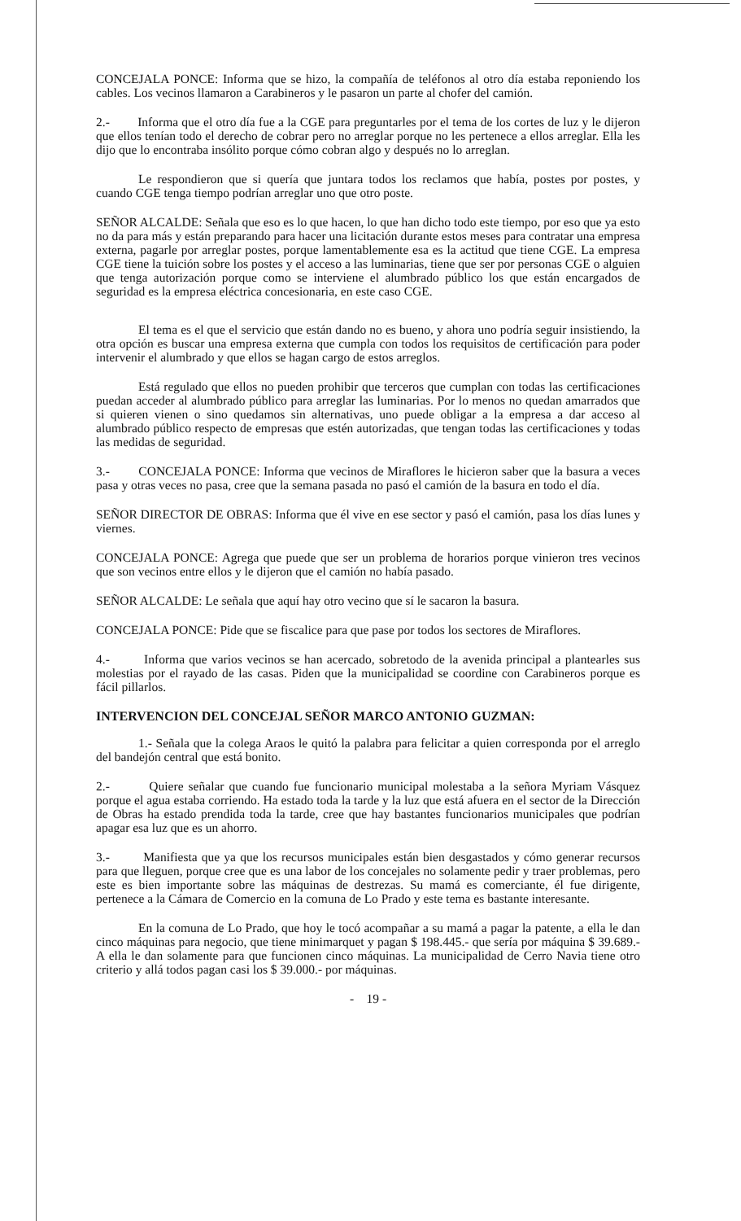CONCEJALA PONCE: Informa que se hizo, la compañía de teléfonos al otro día estaba reponiendo los cables. Los vecinos llamaron a Carabineros y le pasaron un parte al chofer del camión.
2.- Informa que el otro día fue a la CGE para preguntarles por el tema de los cortes de luz y le dijeron que ellos tenían todo el derecho de cobrar pero no arreglar porque no les pertenece a ellos arreglar. Ella les dijo que lo encontraba insólito porque cómo cobran algo y después no lo arreglan.
Le respondieron que si quería que juntara todos los reclamos que había, postes por postes, y cuando CGE tenga tiempo podrían arreglar uno que otro poste.
SEÑOR ALCALDE: Señala que eso es lo que hacen, lo que han dicho todo este tiempo, por eso que ya esto no da para más y están preparando para hacer una licitación durante estos meses para contratar una empresa externa, pagarle por arreglar postes, porque lamentablemente esa es la actitud que tiene CGE. La empresa CGE tiene la tuición sobre los postes y el acceso a las luminarias, tiene que ser por personas CGE o alguien que tenga autorización porque como se interviene el alumbrado público los que están encargados de seguridad es la empresa eléctrica concesionaria, en este caso CGE.
El tema es el que el servicio que están dando no es bueno, y ahora uno podría seguir insistiendo, la otra opción es buscar una empresa externa que cumpla con todos los requisitos de certificación para poder intervenir el alumbrado y que ellos se hagan cargo de estos arreglos.
Está regulado que ellos no pueden prohibir que terceros que cumplan con todas las certificaciones puedan acceder al alumbrado público para arreglar las luminarias. Por lo menos no quedan amarrados que si quieren vienen o sino quedamos sin alternativas, uno puede obligar a la empresa a dar acceso al alumbrado público respecto de empresas que estén autorizadas, que tengan todas las certificaciones y todas las medidas de seguridad.
3.- CONCEJALA PONCE: Informa que vecinos de Miraflores le hicieron saber que la basura a veces pasa y otras veces no pasa, cree que la semana pasada no pasó el camión de la basura en todo el día.
SEÑOR DIRECTOR DE OBRAS: Informa que él vive en ese sector y pasó el camión, pasa los días lunes y viernes.
CONCEJALA PONCE: Agrega que puede que ser un problema de horarios porque vinieron tres vecinos que son vecinos entre ellos y le dijeron que el camión no había pasado.
SEÑOR ALCALDE: Le señala que aquí hay otro vecino que sí le sacaron la basura.
CONCEJALA PONCE: Pide que se fiscalice para que pase por todos los sectores de Miraflores.
4.- Informa que varios vecinos se han acercado, sobretodo de la avenida principal a plantearles sus molestias por el rayado de las casas. Piden que la municipalidad se coordine con Carabineros porque es fácil pillarlos.
INTERVENCION DEL CONCEJAL SEÑOR MARCO ANTONIO GUZMAN:
1.- Señala que la colega Araos le quitó la palabra para felicitar a quien corresponda por el arreglo del bandejón central que está bonito.
2.- Quiere señalar que cuando fue funcionario municipal molestaba a la señora Myriam Vásquez porque el agua estaba corriendo. Ha estado toda la tarde y la luz que está afuera en el sector de la Dirección de Obras ha estado prendida toda la tarde, cree que hay bastantes funcionarios municipales que podrían apagar esa luz que es un ahorro.
3.- Manifiesta que ya que los recursos municipales están bien desgastados y cómo generar recursos para que lleguen, porque cree que es una labor de los concejales no solamente pedir y traer problemas, pero este es bien importante sobre las máquinas de destrezas. Su mamá es comerciante, él fue dirigente, pertenece a la Cámara de Comercio en la comuna de Lo Prado y este tema es bastante interesante.
En la comuna de Lo Prado, que hoy le tocó acompañar a su mamá a pagar la patente, a ella le dan cinco máquinas para negocio, que tiene minimarquet y pagan $ 198.445.- que sería por máquina $ 39.689.- A ella le dan solamente para que funcionen cinco máquinas. La municipalidad de Cerro Navia tiene otro criterio y allá todos pagan casi los $ 39.000.- por máquinas.
- 19 -